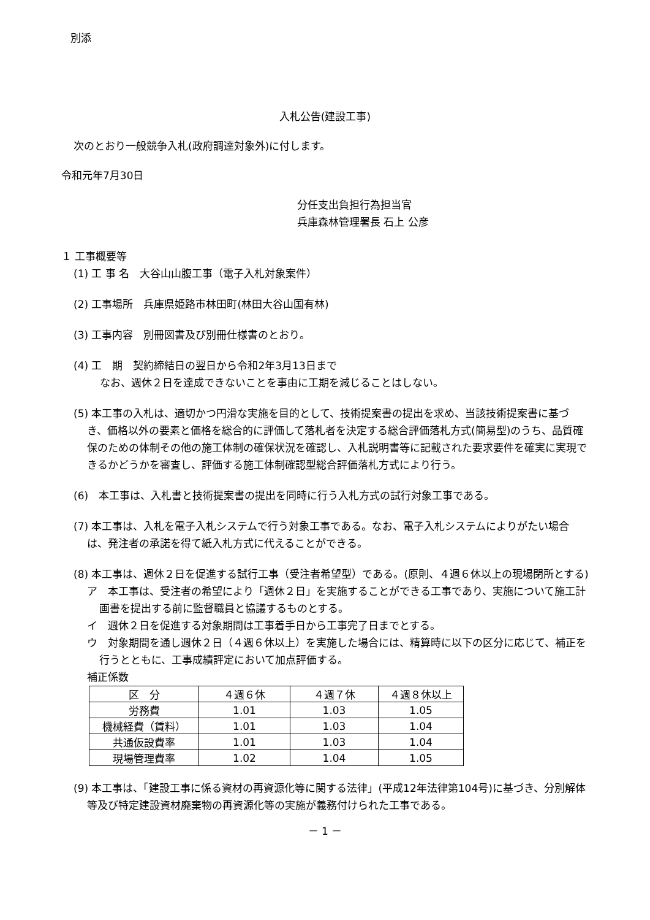別添
入札公告(建設工事)
次のとおり一般競争入札(政府調達対象外)に付します。
令和元年7月30日
分任支出負担行為担当官
兵庫森林管理署長 石上 公彦
１ 工事概要等
(1) 工 事 名　大谷山山腹工事（電子入札対象案件）
(2) 工事場所　兵庫県姫路市林田町(林田大谷山国有林)
(3) 工事内容　別冊図書及び別冊仕様書のとおり。
(4) 工　期　契約締結日の翌日から令和2年3月13日まで
なお、週休２日を達成できないことを事由に工期を減じることはしない。
(5) 本工事の入札は、適切かつ円滑な実施を目的として、技術提案書の提出を求め、当該技術提案書に基づき、価格以外の要素と価格を総合的に評価して落札者を決定する総合評価落札方式(簡易型)のうち、品質確保のための体制その他の施工体制の確保状況を確認し、入札説明書等に記載された要求要件を確実に実現できるかどうかを審査し、評価する施工体制確認型総合評価落札方式により行う。
(6)　本工事は、入札書と技術提案書の提出を同時に行う入札方式の試行対象工事である。
(7) 本工事は、入札を電子入札システムで行う対象工事である。なお、電子入札システムによりがたい場合は、発注者の承諾を得て紙入札方式に代えることができる。
(8) 本工事は、週休２日を促進する試行工事（受注者希望型）である。(原則、４週６休以上の現場閉所とする)
ア　本工事は、受注者の希望により「週休２日」を実施することができる工事であり、実施について施工計画書を提出する前に監督職員と協議するものとする。
イ　週休２日を促進する対象期間は工事着手日から工事完了日までとする。
ウ　対象期間を通し週休２日（４週６休以上）を実施した場合には、精算時に以下の区分に応じて、補正を行うとともに、工事成績評定において加点評価する。
補正係数
| 区 分 | ４週６休 | ４週７休 | ４週８休以上 |
| 労務費 | 1.01 | 1.03 | 1.05 |
| 機械経費（賃料） | 1.01 | 1.03 | 1.04 |
| 共通仮設費率 | 1.01 | 1.03 | 1.04 |
| 現場管理費率 | 1.02 | 1.04 | 1.05 |
(9) 本工事は、「建設工事に係る資材の再資源化等に関する法律」(平成12年法律第104号)に基づき、分別解体等及び特定建設資材廃棄物の再資源化等の実施が義務付けられた工事である。
－ 1 －